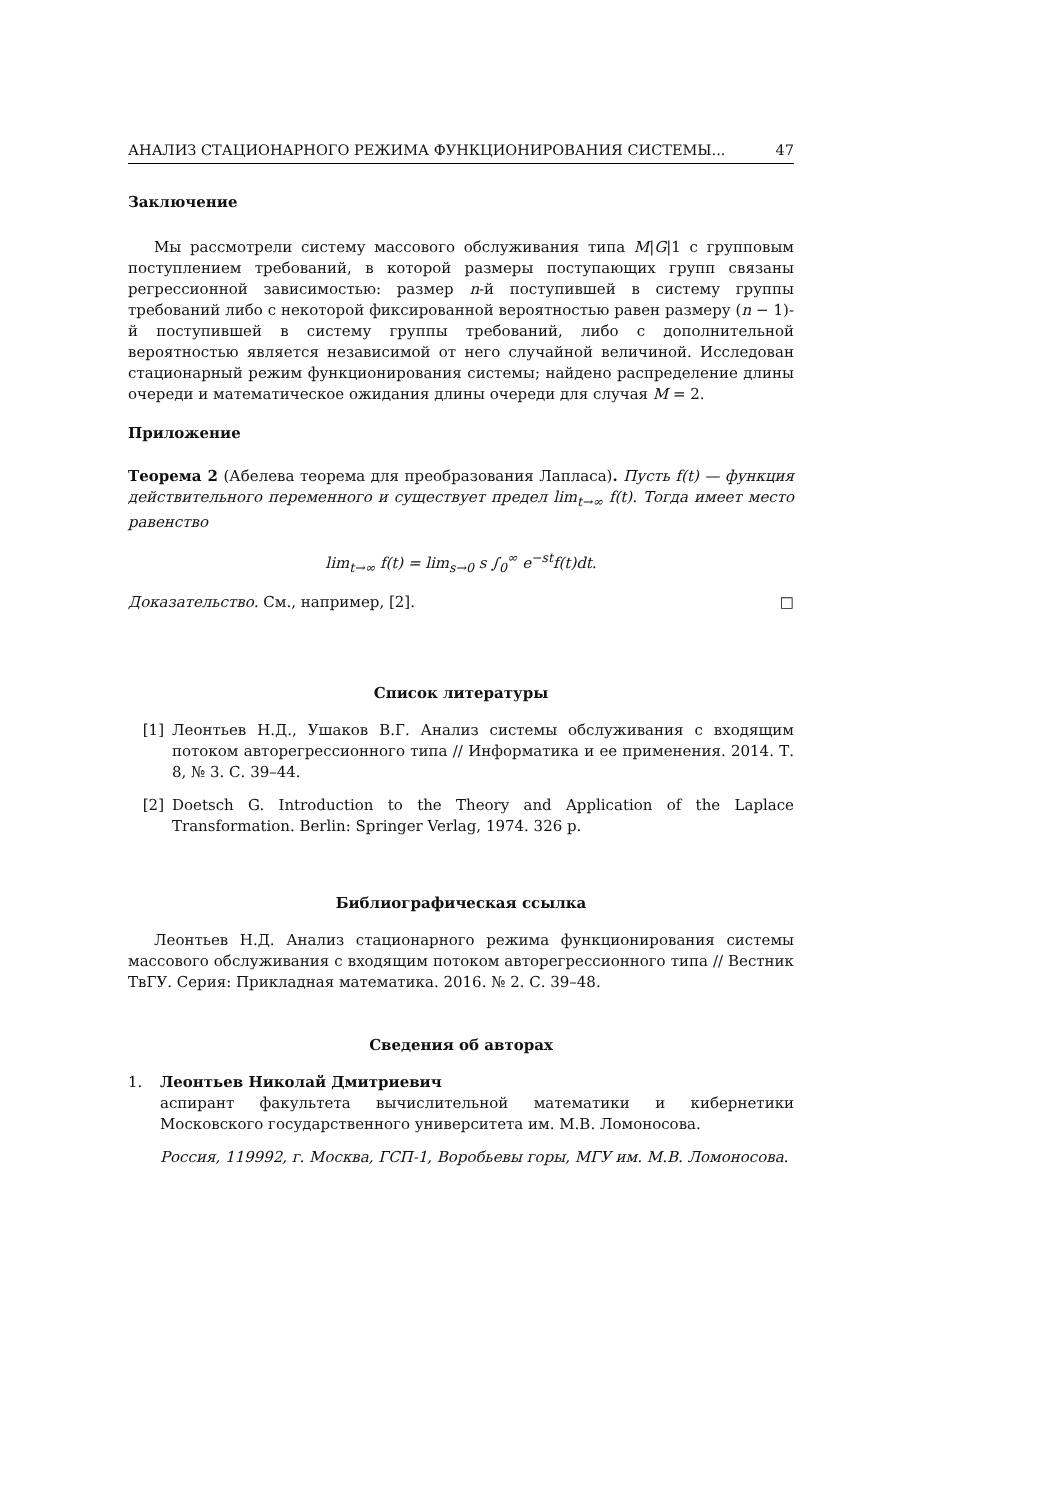АНАЛИЗ СТАЦИОНАРНОГО РЕЖИМА ФУНКЦИОНИРОВАНИЯ СИСТЕМЫ... 47
Заключение
Мы рассмотрели систему массового обслуживания типа M|G|1 с групповым поступлением требований, в которой размеры поступающих групп связаны регрессионной зависимостью: размер n-й поступившей в систему группы требований либо с некоторой фиксированной вероятностью равен размеру (n − 1)-й поступившей в систему группы требований, либо с дополнительной вероятностью является независимой от него случайной величиной. Исследован стационарный режим функционирования системы; найдено распределение длины очереди и математическое ожидания длины очереди для случая M = 2.
Приложение
Теорема 2 (Абелева теорема для преобразования Лапласа). Пусть f(t) — функция действительного переменного и существует предел lim<sub>t→∞</sub> f(t). Тогда имеет место равенство
lim<sub>t→∞</sub> f(t) = lim<sub>s→0</sub> s ∫<sub>0</sub><sup>∞</sup> e<sup>−st</sup>f(t)dt.
Доказательство. См., например, [2]. □
Список литературы
[1] Леонтьев Н.Д., Ушаков В.Г. Анализ системы обслуживания с входящим потоком авторегрессионного типа // Информатика и ее применения. 2014. Т. 8, № 3. С. 39–44.
[2] Doetsch G. Introduction to the Theory and Application of the Laplace Transformation. Berlin: Springer Verlag, 1974. 326 p.
Библиографическая ссылка
Леонтьев Н.Д. Анализ стационарного режима функционирования системы массового обслуживания с входящим потоком авторегрессионного типа // Вестник ТвГУ. Серия: Прикладная математика. 2016. № 2. С. 39–48.
Сведения об авторах
1. Леонтьев Николай Дмитриевич
аспирант факультета вычислительной математики и кибернетики Московского государственного университета им. М.В. Ломоносова.
Россия, 119992, г. Москва, ГСП-1, Воробьевы горы, МГУ им. М.В. Ломоносова.